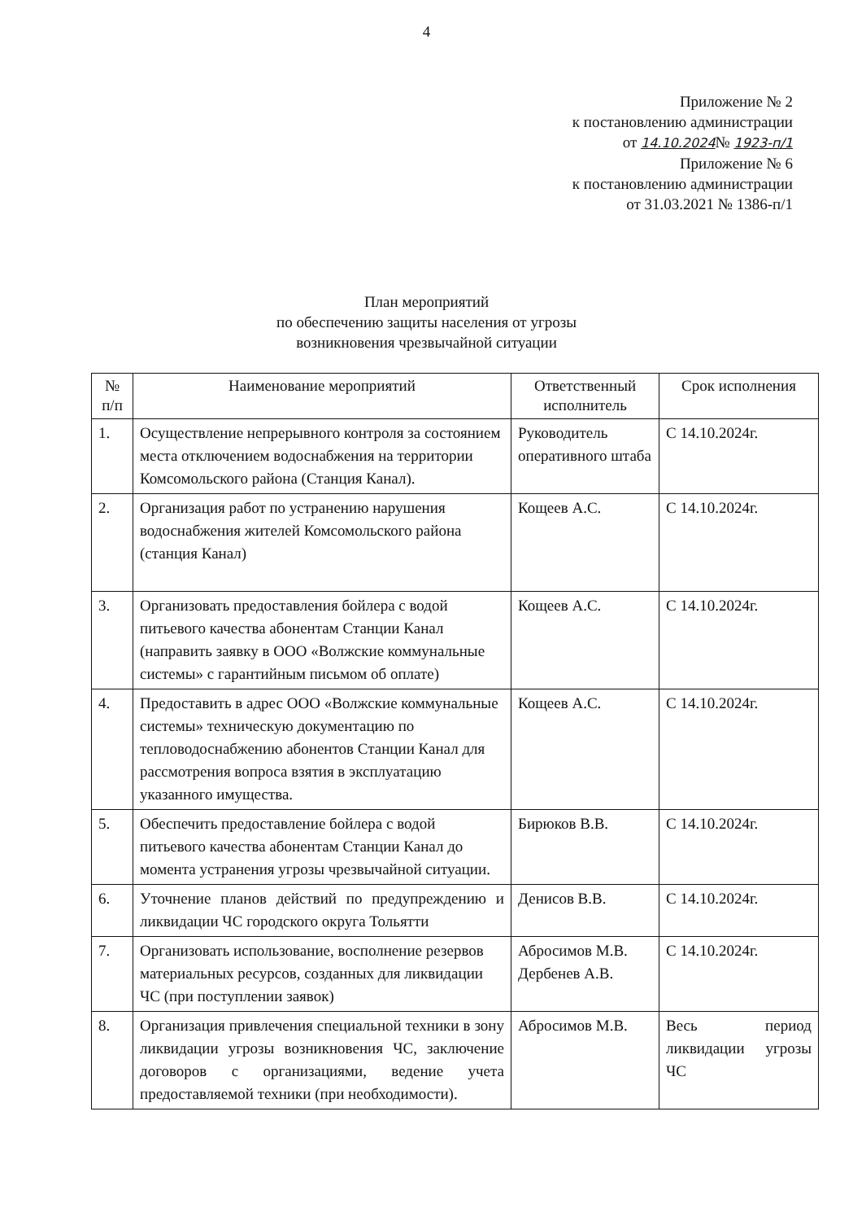4
Приложение № 2
к постановлению администрации
от 14.10.2024№ 1923-п/1
Приложение № 6
к постановлению администрации
от 31.03.2021 № 1386-п/1
План мероприятий
по обеспечению защиты населения от угрозы
возникновения чрезвычайной ситуации
| № п/п | Наименование мероприятий | Ответственный исполнитель | Срок исполнения |
| --- | --- | --- | --- |
| 1. | Осуществление непрерывного контроля за состоянием места отключением водоснабжения на территории Комсомольского района (Станция Канал). | Руководитель оперативного штаба | С 14.10.2024г. |
| 2. | Организация работ по устранению нарушения водоснабжения жителей Комсомольского района (станция Канал) | Кощеев А.С. | С 14.10.2024г. |
| 3. | Организовать предоставления бойлера с водой питьевого качества абонентам Станции Канал (направить заявку в ООО «Волжские коммунальные системы» с гарантийным письмом об оплате) | Кощеев А.С. | С 14.10.2024г. |
| 4. | Предоставить в адрес ООО «Волжские коммунальные системы» техническую документацию по тепловодоснабжению абонентов Станции Канал для рассмотрения вопроса взятия в эксплуатацию указанного имущества. | Кощеев А.С. | С 14.10.2024г. |
| 5. | Обеспечить предоставление бойлера с водой питьевого качества абонентам Станции Канал до момента устранения угрозы чрезвычайной ситуации. | Бирюков В.В. | С 14.10.2024г. |
| 6. | Уточнение планов действий по предупреждению и ликвидации ЧС городского округа Тольятти | Денисов В.В. | С 14.10.2024г. |
| 7. | Организовать использование, восполнение резервов материальных ресурсов, созданных для ликвидации ЧС (при поступлении заявок) | Абросимов М.В. Дербенев А.В. | С 14.10.2024г. |
| 8. | Организация привлечения специальной техники в зону ликвидации угрозы возникновения ЧС, заключение договоров с организациями, ведение учета предоставляемой техники (при необходимости). | Абросимов М.В. | Весь период ликвидации угрозы ЧС |